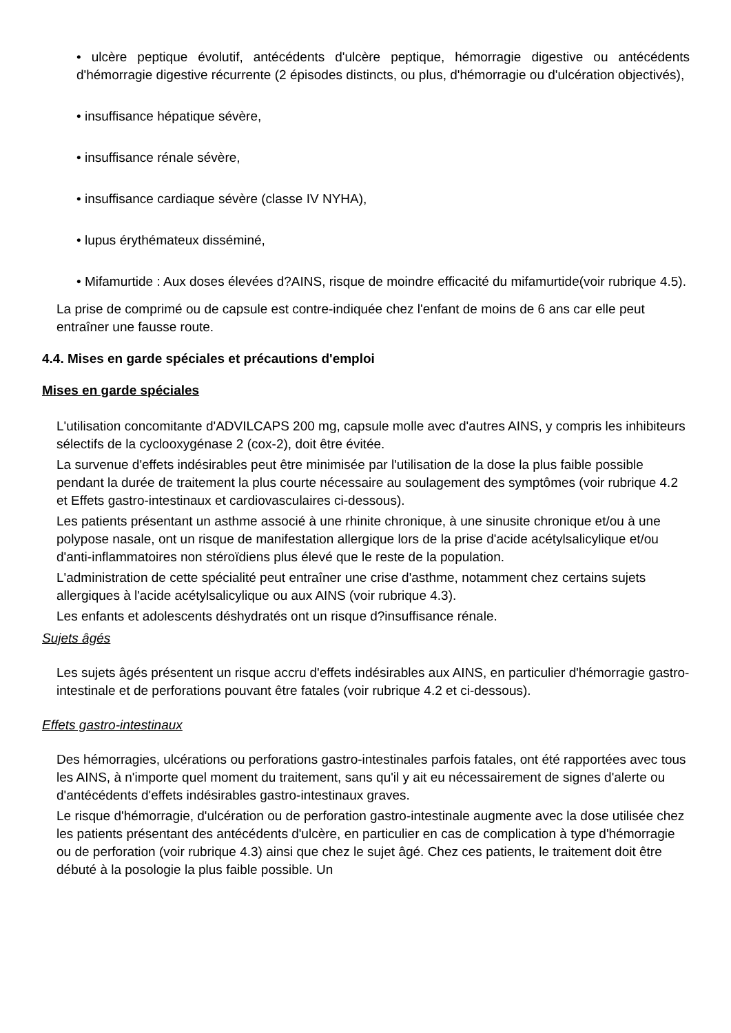• ulcère peptique évolutif, antécédents d'ulcère peptique, hémorragie digestive ou antécédents d'hémorragie digestive récurrente (2 épisodes distincts, ou plus, d'hémorragie ou d'ulcération objectivés),
• insuffisance hépatique sévère,
• insuffisance rénale sévère,
• insuffisance cardiaque sévère (classe IV NYHA),
• lupus érythémateux disséminé,
• Mifamurtide : Aux doses élevées d?AINS, risque de moindre efficacité du mifamurtide(voir rubrique 4.5).
La prise de comprimé ou de capsule est contre-indiquée chez l'enfant de moins de 6 ans car elle peut entraîner une fausse route.
4.4. Mises en garde spéciales et précautions d'emploi
Mises en garde spéciales
L'utilisation concomitante d'ADVILCAPS 200 mg, capsule molle avec d'autres AINS, y compris les inhibiteurs sélectifs de la cyclooxygénase 2 (cox-2), doit être évitée.
La survenue d'effets indésirables peut être minimisée par l'utilisation de la dose la plus faible possible pendant la durée de traitement la plus courte nécessaire au soulagement des symptômes (voir rubrique 4.2 et Effets gastro-intestinaux et cardiovasculaires ci-dessous).
Les patients présentant un asthme associé à une rhinite chronique, à une sinusite chronique et/ou à une polypose nasale, ont un risque de manifestation allergique lors de la prise d'acide acétylsalicylique et/ou d'anti-inflammatoires non stéroïdiens plus élevé que le reste de la population.
L'administration de cette spécialité peut entraîner une crise d'asthme, notamment chez certains sujets allergiques à l'acide acétylsalicylique ou aux AINS (voir rubrique 4.3).
Les enfants et adolescents déshydratés ont un risque d?insuffisance rénale.
Sujets âgés
Les sujets âgés présentent un risque accru d'effets indésirables aux AINS, en particulier d'hémorragie gastro-intestinale et de perforations pouvant être fatales (voir rubrique 4.2 et ci-dessous).
Effets gastro-intestinaux
Des hémorragies, ulcérations ou perforations gastro-intestinales parfois fatales, ont été rapportées avec tous les AINS, à n'importe quel moment du traitement, sans qu'il y ait eu nécessairement de signes d'alerte ou d'antécédents d'effets indésirables gastro-intestinaux graves.
Le risque d'hémorragie, d'ulcération ou de perforation gastro-intestinale augmente avec la dose utilisée chez les patients présentant des antécédents d'ulcère, en particulier en cas de complication à type d'hémorragie ou de perforation (voir rubrique 4.3) ainsi que chez le sujet âgé. Chez ces patients, le traitement doit être débuté à la posologie la plus faible possible. Un